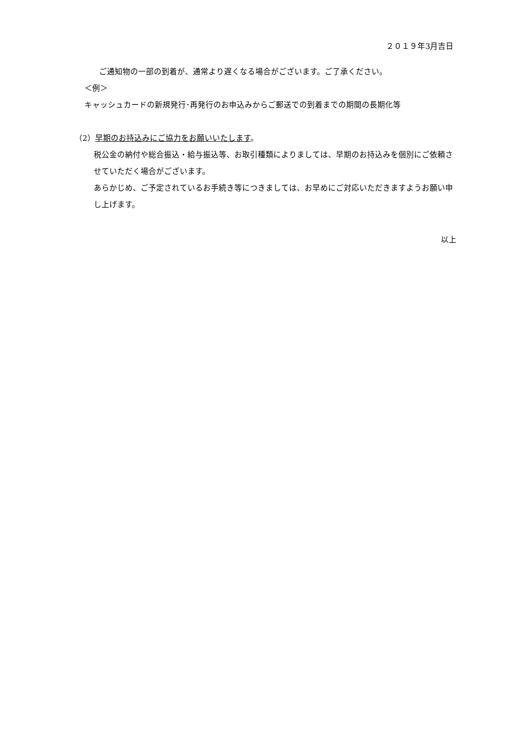２０１９年3月吉日
ご通知物の一部の到着が、通常より遅くなる場合がございます。ご了承ください。
＜例＞
キャッシュカードの新規発行･再発行のお申込みからご郵送での到着までの期間の長期化等
（2）早期のお持込みにご協力をお願いいたします。
税公金の納付や総合振込・給与振込等、お取引種類によりましては、早期のお持込みを個別にご依頼させていただく場合がございます。
あらかじめ、ご予定されているお手続き等につきましては、お早めにご対応いただきますようお願い申し上げます。
以上